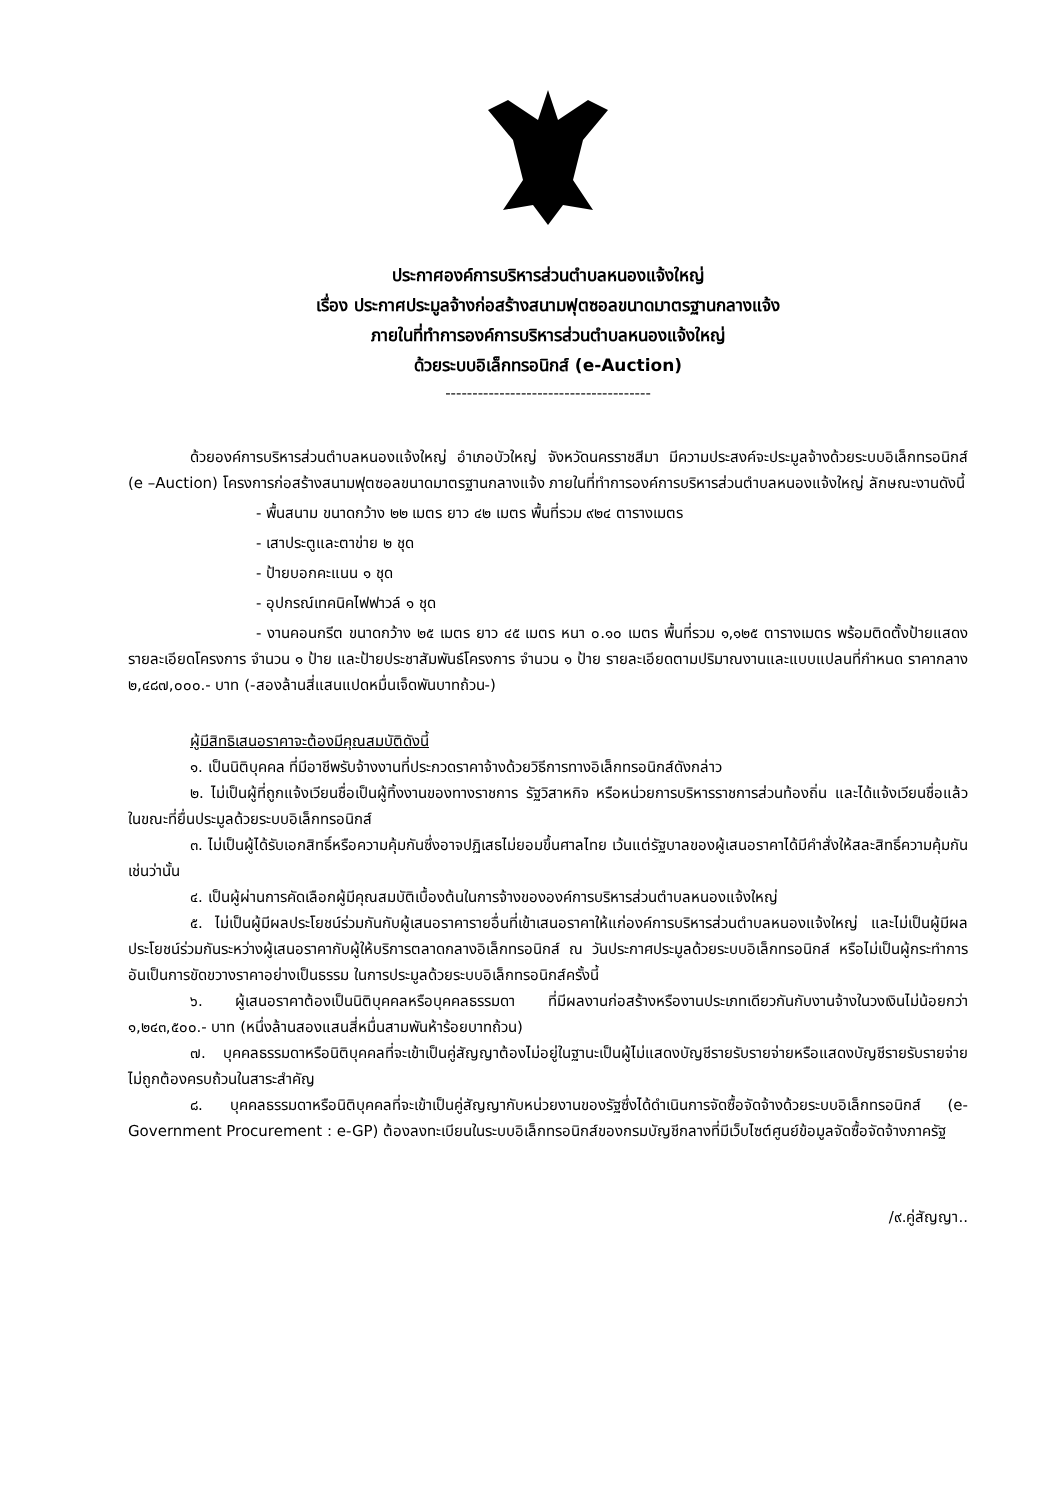ประกาศองค์การบริหารส่วนตำบลหนองแจ้งใหญ่
เรื่อง ประกาศประมูลจ้างก่อสร้างสนามฟุตซอลขนาดมาตรฐานกลางแจ้ง
ภายในที่ทำการองค์การบริหารส่วนตำบลหนองแจ้งใหญ่
ด้วยระบบอิเล็กทรอนิกส์ (e-Auction)
--------------------------------------
ด้วยองค์การบริหารส่วนตำบลหนองแจ้งใหญ่ อำเภอบัวใหญ่ จังหวัดนครราชสีมา มีความประสงค์จะประมูลจ้างด้วยระบบอิเล็กทรอนิกส์ (e –Auction) โครงการก่อสร้างสนามฟุตซอลขนาดมาตรฐานกลางแจ้ง ภายในที่ทำการองค์การบริหารส่วนตำบลหนองแจ้งใหญ่ ลักษณะงานดังนี้
- พื้นสนาม ขนาดกว้าง ๒๒ เมตร ยาว ๔๒ เมตร พื้นที่รวม ๙๒๔ ตารางเมตร
- เสาประตูและตาข่าย ๒ ชุด
- ป้ายบอกคะแนน ๑ ชุด
- อุปกรณ์เทคนิคไฟฟาวล์ ๑ ชุด
- งานคอนกรีต ขนาดกว้าง ๒๕ เมตร ยาว ๔๕ เมตร หนา ๐.๑๐ เมตร พื้นที่รวม ๑,๑๒๕ ตารางเมตร พร้อมติดตั้งป้ายแสดงรายละเอียดโครงการ จำนวน ๑ ป้าย และป้ายประชาสัมพันธ์โครงการ จำนวน ๑ ป้าย รายละเอียดตามปริมาณงานและแบบแปลนที่กำหนด ราคากลาง ๒,๔๘๗,๐๐๐.- บาท (-สองล้านสี่แสนแปดหมื่นเจ็ดพันบาทถ้วน-)
ผู้มีสิทธิเสนอราคาจะต้องมีคุณสมบัติดังนี้
๑. เป็นนิติบุคคล ที่มีอาชีพรับจ้างงานที่ประกวดราคาจ้างด้วยวิธีการทางอิเล็กทรอนิกส์ดังกล่าว
๒. ไม่เป็นผู้ที่ถูกแจ้งเวียนชื่อเป็นผู้ทิ้งงานของทางราชการ รัฐวิสาหกิจ หรือหน่วยการบริหารราชการส่วนท้องถิ่น และได้แจ้งเวียนชื่อแล้ว ในขณะที่ยื่นประมูลด้วยระบบอิเล็กทรอนิกส์
๓. ไม่เป็นผู้ได้รับเอกสิทธิ์หรือความคุ้มกันซึ่งอาจปฏิเสธไม่ยอมขึ้นศาลไทย เว้นแต่รัฐบาลของผู้เสนอราคาได้มีคำสั่งให้สละสิทธิ์ความคุ้มกันเช่นว่านั้น
๔. เป็นผู้ผ่านการคัดเลือกผู้มีคุณสมบัติเบื้องต้นในการจ้างขององค์การบริหารส่วนตำบลหนองแจ้งใหญ่
๕. ไม่เป็นผู้มีผลประโยชน์ร่วมกันกับผู้เสนอราคารายอื่นที่เข้าเสนอราคาให้แก่องค์การบริหารส่วนตำบลหนองแจ้งใหญ่ และไม่เป็นผู้มีผลประโยชน์ร่วมกันระหว่างผู้เสนอราคากับผู้ให้บริการตลาดกลางอิเล็กทรอนิกส์ ณ วันประกาศประมูลด้วยระบบอิเล็กทรอนิกส์ หรือไม่เป็นผู้กระทำการอันเป็นการขัดขวางราคาอย่างเป็นธรรม ในการประมูลด้วยระบบอิเล็กทรอนิกส์ครั้งนี้
๖. ผู้เสนอราคาต้องเป็นนิติบุคคลหรือบุคคลธรรมดา ที่มีผลงานก่อสร้างหรืองานประเภทเดียวกันกับงานจ้างในวงเงินไม่น้อยกว่า ๑,๒๔๓,๕๐๐.- บาท (หนึ่งล้านสองแสนสี่หมื่นสามพันห้าร้อยบาทถ้วน)
๗. บุคคลธรรมดาหรือนิติบุคคลที่จะเข้าเป็นคู่สัญญาต้องไม่อยู่ในฐานะเป็นผู้ไม่แสดงบัญชีรายรับรายจ่ายหรือแสดงบัญชีรายรับรายจ่ายไม่ถูกต้องครบถ้วนในสาระสำคัญ
๘. บุคคลธรรมดาหรือนิติบุคคลที่จะเข้าเป็นคู่สัญญากับหน่วยงานของรัฐซึ่งได้ดำเนินการจัดซื้อจัดจ้างด้วยระบบอิเล็กทรอนิกส์ (e-Government Procurement : e-GP) ต้องลงทะเบียนในระบบอิเล็กทรอนิกส์ของกรมบัญชีกลางที่มีเว็บไซต์ศูนย์ข้อมูลจัดซื้อจัดจ้างภาครัฐ
/๙.คู่สัญญา..